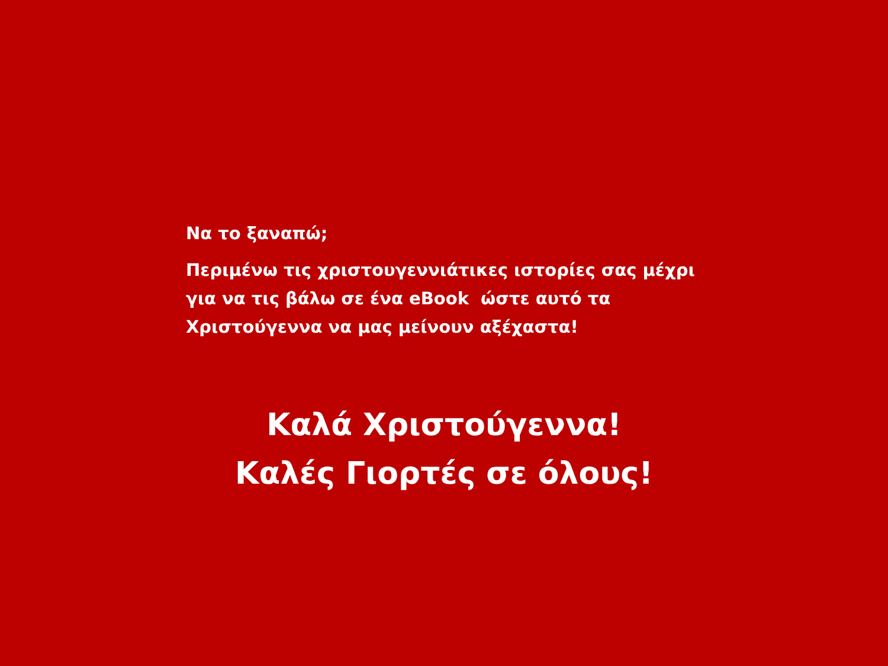Να το ξαναπώ;
Περιμένω τις χριστουγεννιάτικες ιστορίες σας μέχρι για να τις βάλω σε ένα eBook ώστε αυτό τα Χριστούγεννα να μας μείνουν αξέχαστα!
Καλά Χριστούγεννα!
Καλές Γιορτές σε όλους!